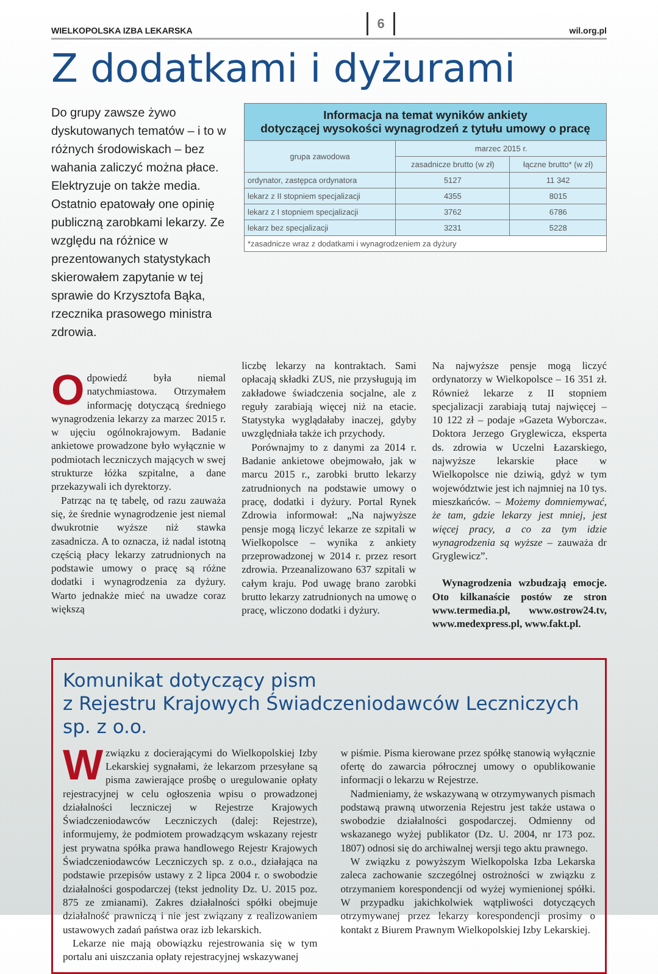WIELKOPOLSKA IZBA LEKARSKA 6 wil.org.pl
Z dodatkami i dyżurami
Do grupy zawsze żywo dyskutowanych tematów – i to w różnych środowiskach – bez wahania zaliczyć można płace. Elektryzuje on także media. Ostatnio epatowały one opinię publiczną zarobkami lekarzy. Ze względu na różnice w prezentowanych statystykach skierowałem zapytanie w tej sprawie do Krzysztofa Bąka, rzecznika prasowego ministra zdrowia.
| Informacja na temat wyników ankiety dotyczącej wysokości wynagrodzeń z tytułu umowy o pracę | | |
| --- | --- | --- |
| grupa zawodowa | marzec 2015 r. | |
| | zasadnicze brutto (w zł) | łączne brutto* (w zł) |
| ordynator, zastępca ordynatora | 5127 | 11 342 |
| lekarz z II stopniem specjalizacji | 4355 | 8015 |
| lekarz z I stopniem specjalizacji | 3762 | 6786 |
| lekarz bez specjalizacji | 3231 | 5228 |
| *zasadnicze wraz z dodatkami i wynagrodzeniem za dyżury | | |
Odpowiedź była niemal natychmiastowa. Otrzymałem informację dotyczącą średniego wynagrodzenia lekarzy za marzec 2015 r. w ujęciu ogólnokrajowym. Badanie ankietowe prowadzone było wyłącznie w podmiotach leczniczych mających w swej strukturze łóżka szpitalne, a dane przekazywali ich dyrektorzy.
Patrząc na tę tabelę, od razu zauważa się, że średnie wynagrodzenie jest niemal dwukrotnie wyższe niż stawka zasadnicza. A to oznacza, iż nadal istotną częścią płacy lekarzy zatrudnionych na podstawie umowy o pracę są różne dodatki i wynagrodzenia za dyżury. Warto jednakże mieć na uwadze coraz większą
liczbę lekarzy na kontraktach. Sami opłacają składki ZUS, nie przysługują im zakładowe świadczenia socjalne, ale z reguły zarabiają więcej niż na etacie. Statystyka wyglądałaby inaczej, gdyby uwzględniała także ich przychody.
Porównajmy to z danymi za 2014 r. Badanie ankietowe obejmowało, jak w marcu 2015 r., zarobki brutto lekarzy zatrudnionych na podstawie umowy o pracę, dodatki i dyżury. Portal Rynek Zdrowia informował: „Na najwyższe pensje mogą liczyć lekarze ze szpitali w Wielkopolsce – wynika z ankiety przeprowadzonej w 2014 r. przez resort zdrowia. Przeanalizowano 637 szpitali w całym kraju. Pod uwagę brano zarobki brutto lekarzy zatrudnionych na umowę o pracę, wliczono dodatki i dyżury.
Na najwyższe pensje mogą liczyć ordynatorzy w Wielkopolsce – 16 351 zł. Również lekarze z II stopniem specjalizacji zarabiają tutaj najwięcej – 10 122 zł – podaje »Gazeta Wyborcza«. Doktora Jerzego Gryglewicza, eksperta ds. zdrowia w Uczelni Łazarskiego, najwyższe lekarskie płace w Wielkopolsce nie dziwią, gdyż w tym województwie jest ich najmniej na 10 tys. mieszkańców. – Możemy domniemywać, że tam, gdzie lekarzy jest mniej, jest więcej pracy, a co za tym idzie wynagrodzenia są wyższe – zauważa dr Gryglewicz”.
Wynagrodzenia wzbudzają emocje. Oto kilkanaście postów ze stron www.termedia.pl, www.ostrow24.tv, www.medexpress.pl, www.fakt.pl.
Komunikat dotyczący pism
z Rejestru Krajowych Świadczeniodawców Leczniczych sp. z o.o.
Wzwiązku z docierającymi do Wielkopolskiej Izby Lekarskiej sygnałami, że lekarzom przesyłane są pisma zawierające prośbę o uregulowanie opłaty rejestracyjnej w celu ogłoszenia wpisu o prowadzonej działalności leczniczej w Rejestrze Krajowych Świadczeniodawców Leczniczych (dalej: Rejestrze), informujemy, że podmiotem prowadzącym wskazany rejestr jest prywatna spółka prawa handlowego Rejestr Krajowych Świadczeniodawców Leczniczych sp. z o.o., działająca na podstawie przepisów ustawy z 2 lipca 2004 r. o swobodzie działalności gospodarczej (tekst jednolity Dz. U. 2015 poz. 875 ze zmianami). Zakres działalności spółki obejmuje działalność prawniczą i nie jest związany z realizowaniem ustawowych zadań państwa oraz izb lekarskich.
Lekarze nie mają obowiązku rejestrowania się w tym portalu ani uiszczania opłaty rejestracyjnej wskazywanej
w piśmie. Pisma kierowane przez spółkę stanowią wyłącznie ofertę do zawarcia półrocznej umowy o opublikowanie informacji o lekarzu w Rejestrze.
Nadmieniamy, że wskazywaną w otrzymywanych pismach podstawą prawną utworzenia Rejestru jest także ustawa o swobodzie działalności gospodarczej. Odmienny od wskazanego wyżej publikator (Dz. U. 2004, nr 173 poz. 1807) odnosi się do archiwalnej wersji tego aktu prawnego.
W związku z powyższym Wielkopolska Izba Lekarska zaleca zachowanie szczególnej ostrożności w związku z otrzymaniem korespondencji od wyżej wymienionej spółki. W przypadku jakichkolwiek wątpliwości dotyczących otrzymywanej przez lekarzy korespondencji prosimy o kontakt z Biurem Prawnym Wielkopolskiej Izby Lekarskiej.